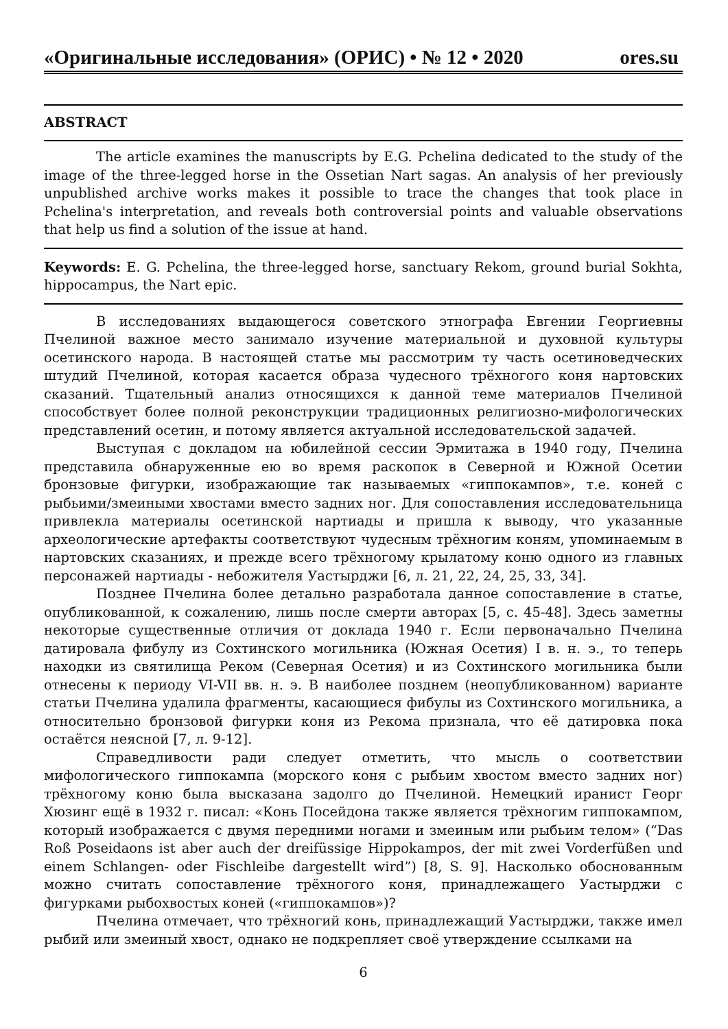«Оригинальные исследования» (ОРИС) • № 12 • 2020 ores.su
ABSTRACT
The article examines the manuscripts by E.G. Pchelina dedicated to the study of the image of the three-legged horse in the Ossetian Nart sagas. An analysis of her previously unpublished archive works makes it possible to trace the changes that took place in Pchelina's interpretation, and reveals both controversial points and valuable observations that help us find a solution of the issue at hand.
Keywords: E. G. Pchelina, the three-legged horse, sanctuary Rekom, ground burial Sokhta, hippocampus, the Nart epic.
В исследованиях выдающегося советского этнографа Евгении Георгиевны Пчелиной важное место занимало изучение материальной и духовной культуры осетинского народа. В настоящей статье мы рассмотрим ту часть осетиноведческих штудий Пчелиной, которая касается образа чудесного трёхногого коня нартовских сказаний. Тщательный анализ относящихся к данной теме материалов Пчелиной способствует более полной реконструкции традиционных религиозно-мифологических представлений осетин, и потому является актуальной исследовательской задачей.
Выступая с докладом на юбилейной сессии Эрмитажа в 1940 году, Пчелина представила обнаруженные ею во время раскопок в Северной и Южной Осетии бронзовые фигурки, изображающие так называемых «гиппокампов», т.е. коней с рыбьими/змеиными хвостами вместо задних ног. Для сопоставления исследовательница привлекла материалы осетинской нартиады и пришла к выводу, что указанные археологические артефакты соответствуют чудесным трёхногим коням, упоминаемым в нартовских сказаниях, и прежде всего трёхногому крылатому коню одного из главных персонажей нартиады - небожителя Уастырджи [6, л. 21, 22, 24, 25, 33, 34].
Позднее Пчелина более детально разработала данное сопоставление в статье, опубликованной, к сожалению, лишь после смерти авторах [5, с. 45-48]. Здесь заметны некоторые существенные отличия от доклада 1940 г. Если первоначально Пчелина датировала фибулу из Сохтинского могильника (Южная Осетия) I в. н. э., то теперь находки из святилища Реком (Северная Осетия) и из Сохтинского могильника были отнесены к периоду VI-VII вв. н. э. В наиболее позднем (неопубликованном) варианте статьи Пчелина удалила фрагменты, касающиеся фибулы из Сохтинского могильника, а относительно бронзовой фигурки коня из Рекома признала, что её датировка пока остаётся неясной [7, л. 9-12].
Справедливости ради следует отметить, что мысль о соответствии мифологического гиппокампа (морского коня с рыбьим хвостом вместо задних ног) трёхногому коню была высказана задолго до Пчелиной. Немецкий иранист Георг Хюзинг ещё в 1932 г. писал: «Конь Посейдона также является трёхногим гиппокампом, который изображается с двумя передними ногами и змеиным или рыбьим телом» (“Das Roß Poseidaons ist aber auch der dreifüssige Hippokampos, der mit zwei Vorderfüßen und einem Schlangen- oder Fischleibe dargestellt wird”) [8, S. 9]. Насколько обоснованным можно считать сопоставление трёхногого коня, принадлежащего Уастырджи с фигурками рыбохвостых коней («гиппокампов»)?
Пчелина отмечает, что трёхногий конь, принадлежащий Уастырджи, также имел рыбий или змеиный хвост, однако не подкрепляет своё утверждение ссылками на
6